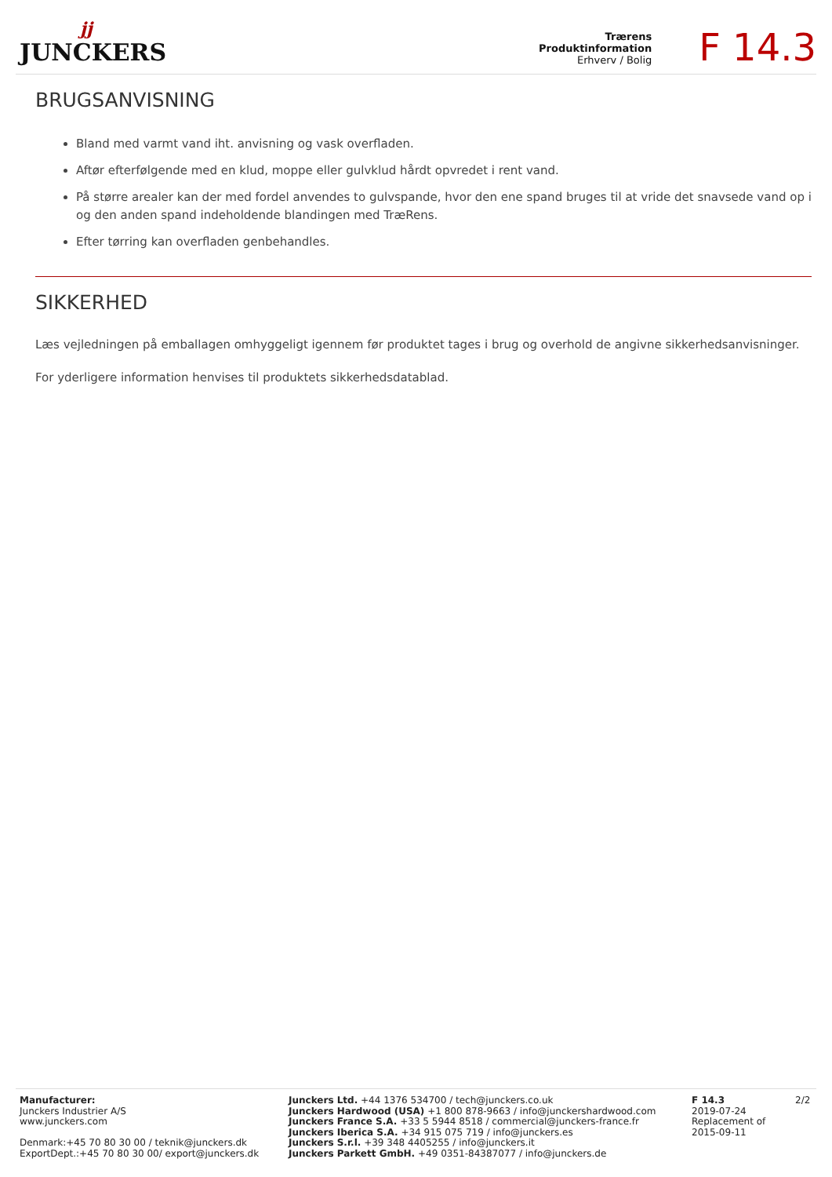jj
JUNCKERS
Trærens
Produktinformation
Erhverv / Bolig
F 14.3
BRUGSANVISNING
Bland med varmt vand iht. anvisning og vask overfladen.
Aftør efterfølgende med en klud, moppe eller gulvklud hårdt opvredet i rent vand.
På større arealer kan der med fordel anvendes to gulvspande, hvor den ene spand bruges til at vride det snavsede vand op i og den anden spand indeholdende blandingen med TræRens.
Efter tørring kan overfladen genbehandles.
SIKKERHED
Læs vejledningen på emballagen omhyggeligt igennem før produktet tages i brug og overhold de angivne sikkerhedsanvisninger.
For yderligere information henvises til produktets sikkerhedsdatablad.
Manufacturer:
Junckers Industrier A/S
www.junckers.com
Denmark:+45 70 80 30 00 / teknik@junckers.dk
ExportDept.:+45 70 80 30 00/ export@junckers.dk
Junckers Ltd. +44 1376 534700 / tech@junckers.co.uk
Junckers Hardwood (USA) +1 800 878-9663 / info@junckershardwood.com
Junckers France S.A. +33 5 5944 8518 / commercial@junckers-france.fr
Junckers Iberica S.A. +34 915 075 719 / info@junckers.es
Junckers S.r.l. +39 348 4405255 / info@junckers.it
Junckers Parkett GmbH. +49 0351-84387077 / info@junckers.de
F 14.3
2019-07-24
Replacement of
2015-09-11
2/2